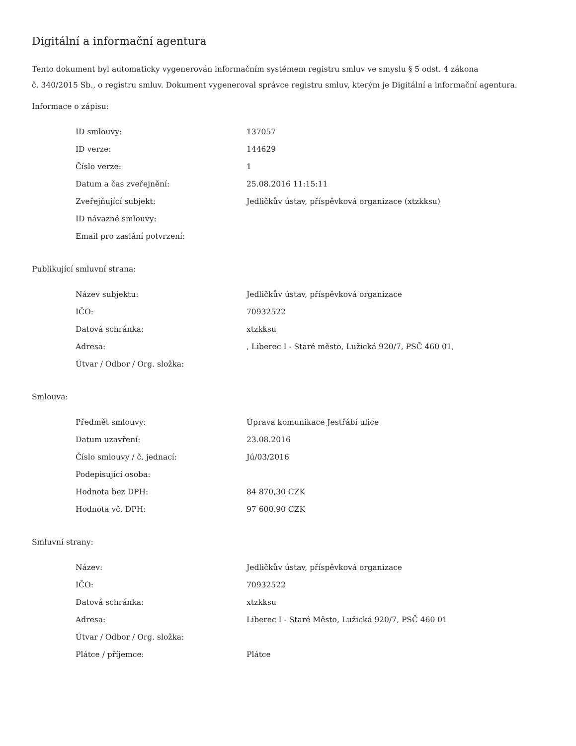Digitální a informační agentura
Tento dokument byl automaticky vygenerován informačním systémem registru smluv ve smyslu § 5 odst. 4 zákona
č. 340/2015 Sb., o registru smluv. Dokument vygeneroval správce registru smluv, kterým je Digitální a informační agentura.
Informace o zápisu:
| ID smlouvy: | 137057 |
| ID verze: | 144629 |
| Číslo verze: | 1 |
| Datum a čas zveřejnění: | 25.08.2016 11:15:11 |
| Zveřejňující subjekt: | Jedličkův ústav, příspěvková organizace (xtzkksu) |
| ID návazné smlouvy: | |
| Email pro zaslání potvrzení: | |
Publikující smluvní strana:
| Název subjektu: | Jedličkův ústav, příspěvková organizace |
| IČO: | 70932522 |
| Datová schránka: | xtzkksu |
| Adresa: | , Liberec I - Staré město, Lužická 920/7, PSČ 460 01, |
| Útvar / Odbor / Org. složka: | |
Smlouva:
| Předmět smlouvy: | Úprava komunikace Jestřábí ulice |
| Datum uzavření: | 23.08.2016 |
| Číslo smlouvy / č. jednací: | Jú/03/2016 |
| Podepisující osoba: | |
| Hodnota bez DPH: | 84 870,30 CZK |
| Hodnota vč. DPH: | 97 600,90 CZK |
Smluvní strany:
| Název: | Jedličkův ústav, příspěvková organizace |
| IČO: | 70932522 |
| Datová schránka: | xtzkksu |
| Adresa: | Liberec I - Staré Město, Lužická 920/7, PSČ 460 01 |
| Útvar / Odbor / Org. složka: | |
| Plátce / příjemce: | Plátce |